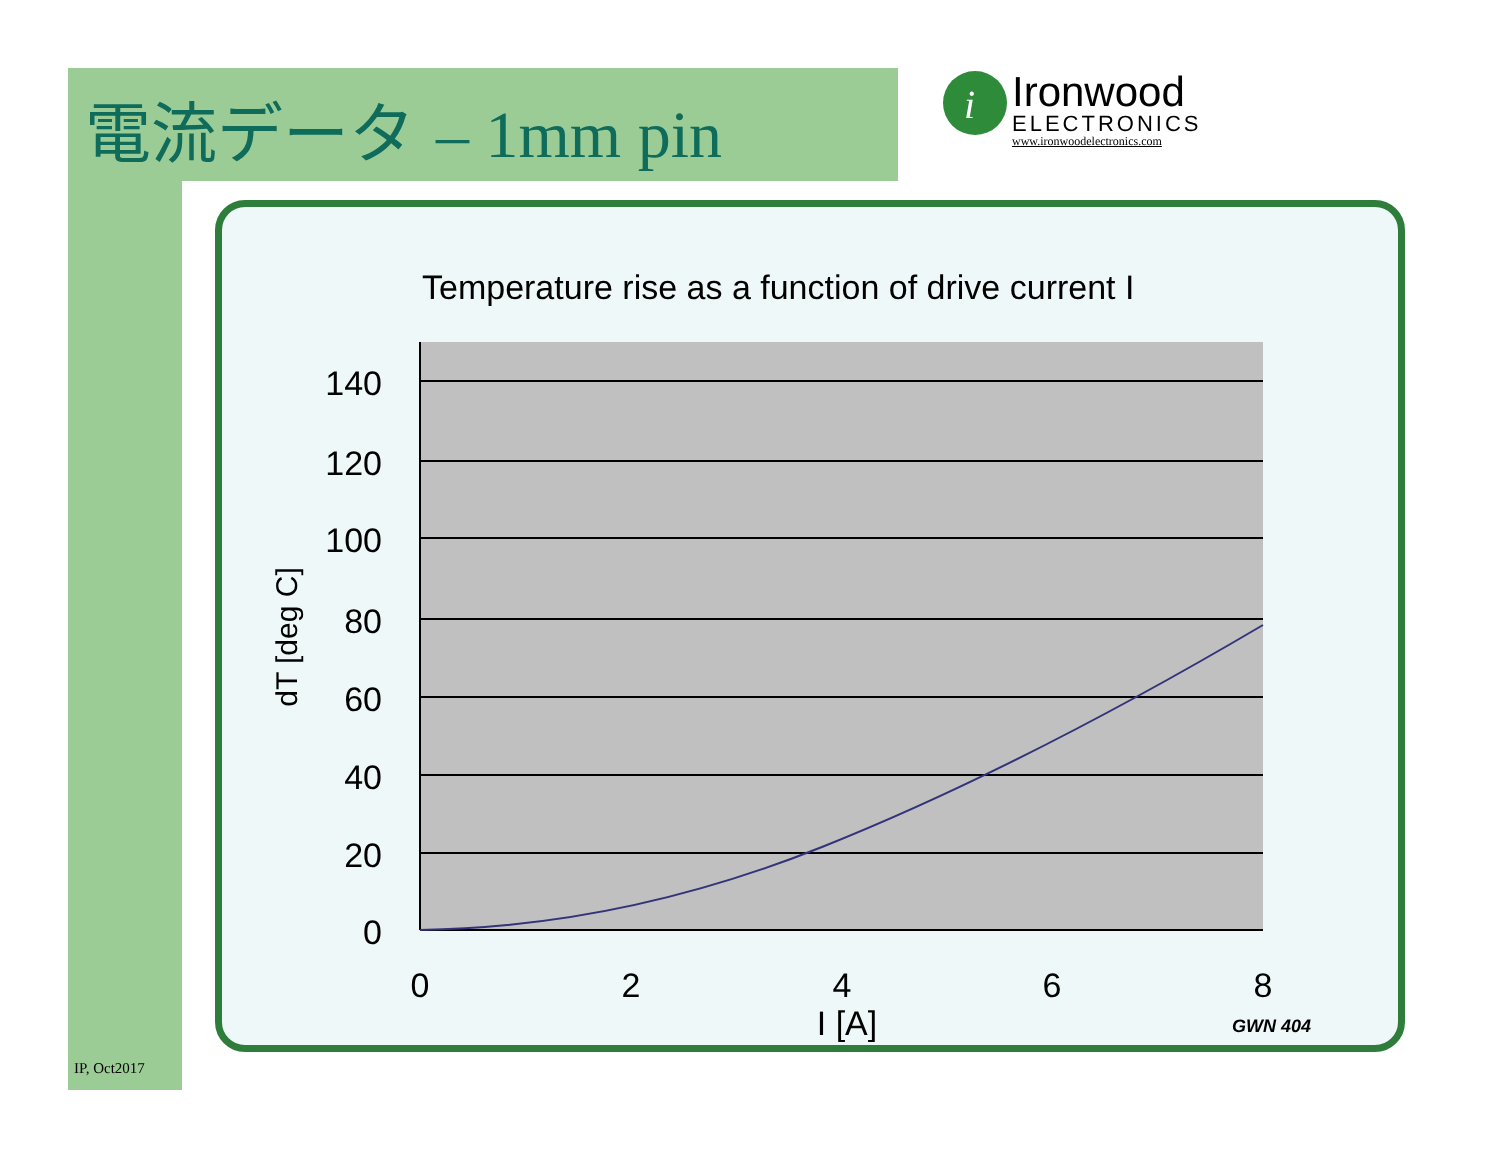電流データ – 1mm pin
i
Ironwood
ELECTRONICS
www.ironwoodelectronics.com
Temperature rise as a function of drive current I
140
120
100
80
60
40
20
0
0
2
4
6
8
I [A]
dT [deg C]
GWN 404
IP, Oct2017